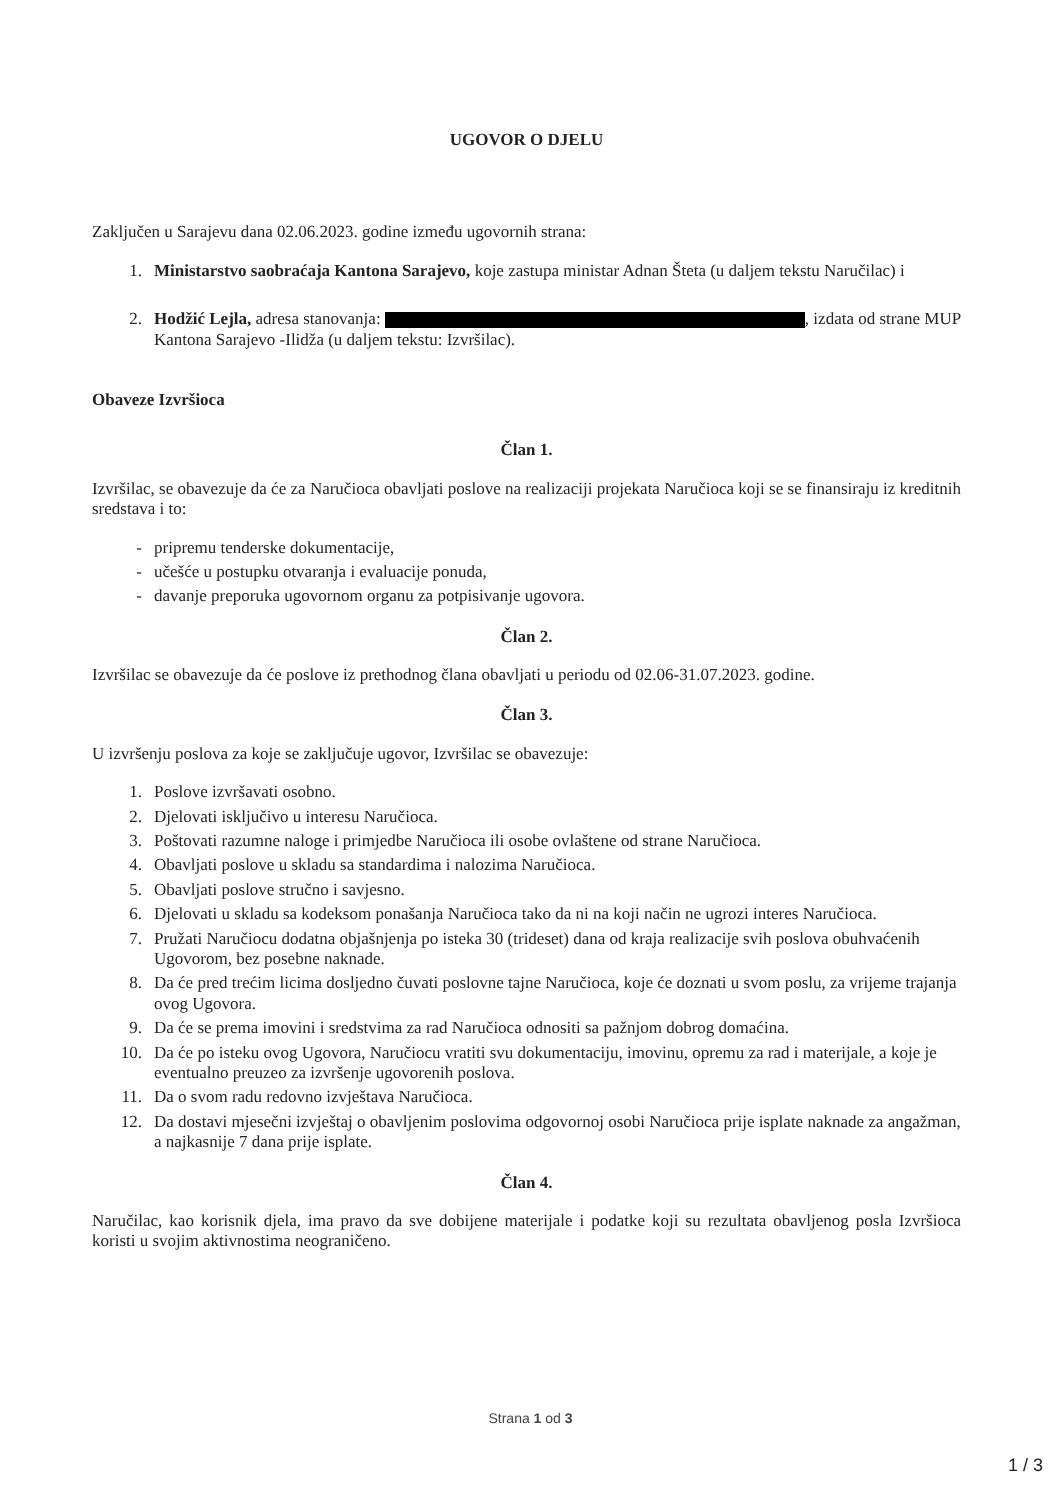UGOVOR O DJELU
Zaključen u Sarajevu dana 02.06.2023. godine između ugovornih strana:
1. Ministarstvo saobraćaja Kantona Sarajevo, koje zastupa ministar Adnan Šteta (u daljem tekstu Naručilac) i
2. Hodžić Lejla, adresa stanovanja: , izdata od strane MUP Kantona Sarajevo -Ilidža (u daljem tekstu: Izvršilac).
Obaveze Izvršioca
Član 1.
Izvršilac, se obavezuje da će za Naručioca obavljati poslove na realizaciji projekata Naručioca koji se se finansiraju iz kreditnih sredstava i to:
- pripremu tenderske dokumentacije,
- učešće u postupku otvaranja i evaluacije ponuda,
- davanje preporuka ugovornom organu za potpisivanje ugovora.
Član 2.
Izvršilac se obavezuje da će poslove iz prethodnog člana obavljati u periodu od 02.06-31.07.2023. godine.
Član 3.
U izvršenju poslova za koje se zaključuje ugovor, Izvršilac se obavezuje:
1. Poslove izvršavati osobno.
2. Djelovati isključivo u interesu Naručioca.
3. Poštovati razumne naloge i primjedbe Naručioca ili osobe ovlaštene od strane Naručioca.
4. Obavljati poslove u skladu sa standardima i nalozima Naručioca.
5. Obavljati poslove stručno i savjesno.
6. Djelovati u skladu sa kodeksom ponašanja Naručioca tako da ni na koji način ne ugrozi interes Naručioca.
7. Pružati Naručiocu dodatna objašnjenja po isteka 30 (trideset) dana od kraja realizacije svih poslova obuhvaćenih Ugovorom, bez posebne naknade.
8. Da će pred trećim licima dosljedno čuvati poslovne tajne Naručioca, koje će doznati u svom poslu, za vrijeme trajanja ovog Ugovora.
9. Da će se prema imovini i sredstvima za rad Naručioca odnositi sa pažnjom dobrog domaćina.
10. Da će po isteku ovog Ugovora, Naručiocu vratiti svu dokumentaciju, imovinu, opremu za rad i materijale, a koje je eventualno preuzeo za izvršenje ugovorenih poslova.
11. Da o svom radu redovno izvještava Naručioca.
12. Da dostavi mjesečni izvještaj o obavljenim poslovima odgovornoj osobi Naručioca prije isplate naknade za angažman, a najkasnije 7 dana prije isplate.
Član 4.
Naručilac, kao korisnik djela, ima pravo da sve dobijene materijale i podatke koji su rezultata obavljenog posla Izvršioca koristi u svojim aktivnostima neograničeno.
Strana 1 od 3
1 / 3